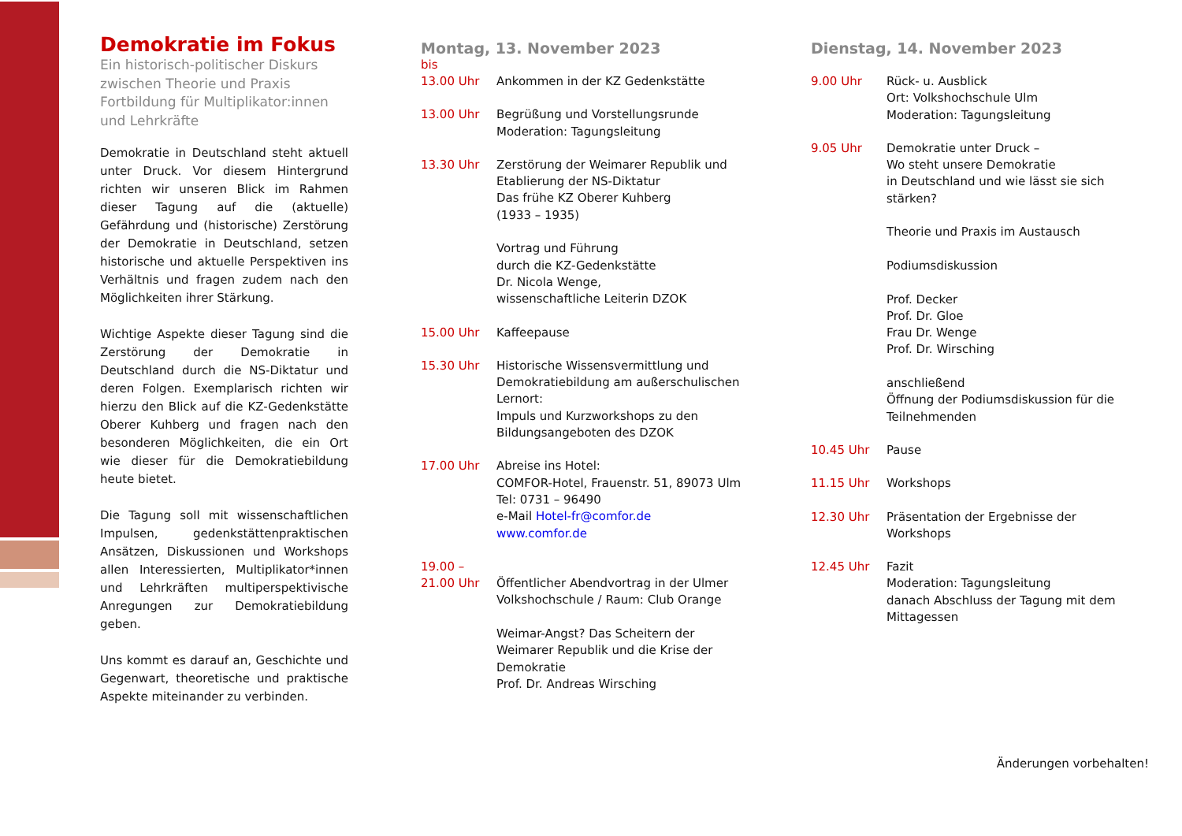Demokratie im Fokus
Ein historisch-politischer Diskurs zwischen Theorie und Praxis
Fortbildung für Multiplikator:innen und Lehrkräfte
Demokratie in Deutschland steht aktuell unter Druck. Vor diesem Hintergrund richten wir unseren Blick im Rahmen dieser Tagung auf die (aktuelle) Gefährdung und (historische) Zerstörung der Demokratie in Deutschland, setzen historische und aktuelle Perspektiven ins Verhältnis und fragen zudem nach den Möglichkeiten ihrer Stärkung.
Wichtige Aspekte dieser Tagung sind die Zerstörung der Demokratie in Deutschland durch die NS-Diktatur und deren Folgen. Exemplarisch richten wir hierzu den Blick auf die KZ-Gedenkstätte Oberer Kuhberg und fragen nach den besonderen Möglichkeiten, die ein Ort wie dieser für die Demokratiebildung heute bietet.
Die Tagung soll mit wissenschaftlichen Impulsen, gedenkstättenpraktischen Ansätzen, Diskussionen und Workshops allen Interessierten, Multiplikator*innen und Lehrkräften multiperspektivische Anregungen zur Demokratiebildung geben.
Uns kommt es darauf an, Geschichte und Gegenwart, theoretische und praktische Aspekte miteinander zu verbinden.
Montag, 13. November 2023
bis
13.00 Uhr Ankommen in der KZ Gedenkstätte
13.00 Uhr Begrüßung und Vorstellungsrunde
Moderation: Tagungsleitung
13.30 Uhr Zerstörung der Weimarer Republik und Etablierung der NS-Diktatur
Das frühe KZ Oberer Kuhberg
(1933 – 1935)
Vortrag und Führung
durch die KZ-Gedenkstätte
Dr. Nicola Wenge,
wissenschaftliche Leiterin DZOK
15.00 Uhr Kaffeepause
15.30 Uhr Historische Wissensvermittlung und Demokratiebildung am außerschulischen Lernort:
Impuls und Kurzworkshops zu den Bildungsangeboten des DZOK
17.00 Uhr Abreise ins Hotel:
COMFOR-Hotel, Frauenstr. 51, 89073 Ulm
Tel: 0731 – 96490
e-Mail Hotel-fr@comfor.de
www.comfor.de
19.00 –
21.00 Uhr
Öffentlicher Abendvortrag in der Ulmer Volkshochschule / Raum: Club Orange
Weimar-Angst? Das Scheitern der Weimarer Republik und die Krise der Demokratie
Prof. Dr. Andreas Wirsching
Dienstag, 14. November 2023
9.00 Uhr Rück- u. Ausblick
Ort: Volkshochschule Ulm
Moderation: Tagungsleitung
9.05 Uhr Demokratie unter Druck –
Wo steht unsere Demokratie
in Deutschland und wie lässt sie sich stärken?
Theorie und Praxis im Austausch
Podiumsdiskussion
Prof. Decker
Prof. Dr. Gloe
Frau Dr. Wenge
Prof. Dr. Wirsching
anschließend
Öffnung der Podiumsdiskussion für die Teilnehmenden
10.45 Uhr Pause
11.15 Uhr Workshops
12.30 Uhr Präsentation der Ergebnisse der Workshops
12.45 Uhr Fazit
Moderation: Tagungsleitung
danach Abschluss der Tagung mit dem Mittagessen
Änderungen vorbehalten!